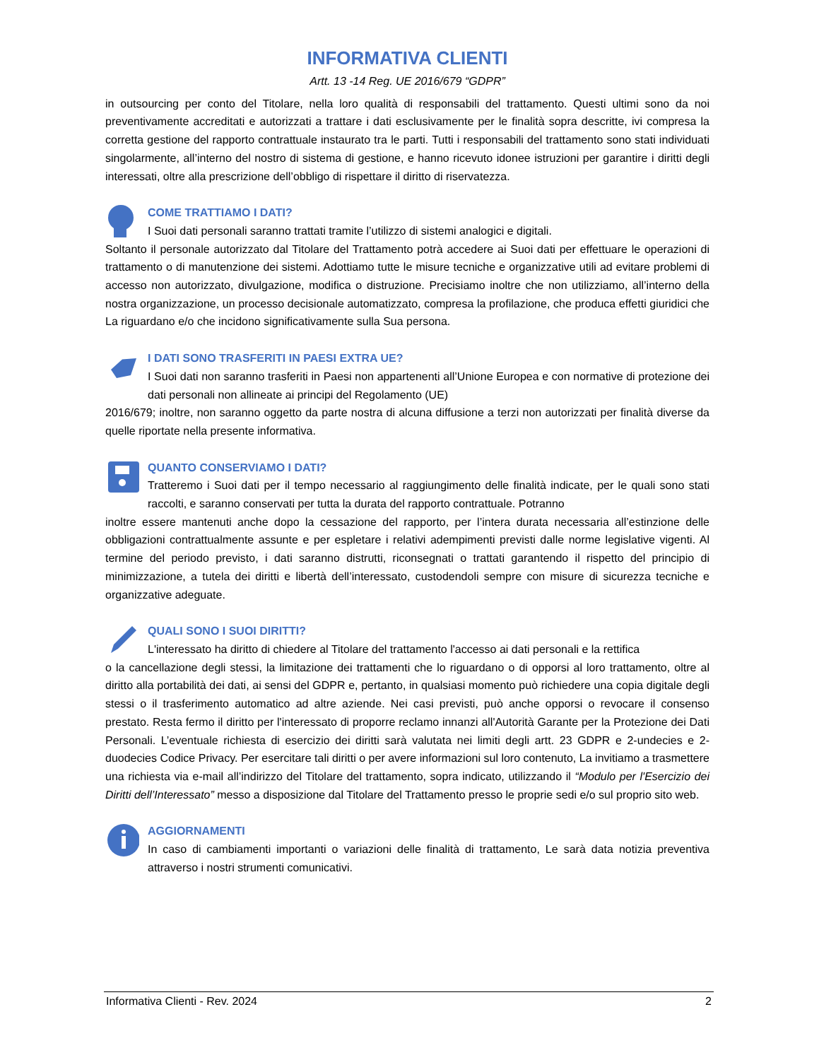INFORMATIVA CLIENTI
Artt. 13 -14 Reg. UE 2016/679 “GDPR”
in outsourcing per conto del Titolare, nella loro qualità di responsabili del trattamento. Questi ultimi sono da noi preventivamente accreditati e autorizzati a trattare i dati esclusivamente per le finalità sopra descritte, ivi compresa la corretta gestione del rapporto contrattuale instaurato tra le parti. Tutti i responsabili del trattamento sono stati individuati singolarmente, all’interno del nostro di sistema di gestione, e hanno ricevuto idonee istruzioni per garantire i diritti degli interessati, oltre alla prescrizione dell’obbligo di rispettare il diritto di riservatezza.
COME TRATTIAMO I DATI?
I Suoi dati personali saranno trattati tramite l’utilizzo di sistemi analogici e digitali.
Soltanto il personale autorizzato dal Titolare del Trattamento potrà accedere ai Suoi dati per effettuare le operazioni di trattamento o di manutenzione dei sistemi. Adottiamo tutte le misure tecniche e organizzative utili ad evitare problemi di accesso non autorizzato, divulgazione, modifica o distruzione. Precisiamo inoltre che non utilizziamo, all’interno della nostra organizzazione, un processo decisionale automatizzato, compresa la profilazione, che produca effetti giuridici che La riguardano e/o che incidono significativamente sulla Sua persona.
I DATI SONO TRASFERITI IN PAESI EXTRA UE?
I Suoi dati non saranno trasferiti in Paesi non appartenenti all’Unione Europea e con normative di protezione dei dati personali non allineate ai principi del Regolamento (UE)
2016/679; inoltre, non saranno oggetto da parte nostra di alcuna diffusione a terzi non autorizzati per finalità diverse da quelle riportate nella presente informativa.
QUANTO CONSERVIAMO I DATI?
Tratteremo i Suoi dati per il tempo necessario al raggiungimento delle finalità indicate, per le quali sono stati raccolti, e saranno conservati per tutta la durata del rapporto contrattuale. Potranno
inoltre essere mantenuti anche dopo la cessazione del rapporto, per l’intera durata necessaria all’estinzione delle obbligazioni contrattualmente assunte e per espletare i relativi adempimenti previsti dalle norme legislative vigenti. Al termine del periodo previsto, i dati saranno distrutti, riconsegnati o trattati garantendo il rispetto del principio di minimizzazione, a tutela dei diritti e libertà dell’interessato, custodendoli sempre con misure di sicurezza tecniche e organizzative adeguate.
QUALI SONO I SUOI DIRITTI?
L'interessato ha diritto di chiedere al Titolare del trattamento l'accesso ai dati personali e la rettifica
o la cancellazione degli stessi, la limitazione dei trattamenti che lo riguardano o di opporsi al loro trattamento, oltre al diritto alla portabilità dei dati, ai sensi del GDPR e, pertanto, in qualsiasi momento può richiedere una copia digitale degli stessi o il trasferimento automatico ad altre aziende. Nei casi previsti, può anche opporsi o revocare il consenso prestato. Resta fermo il diritto per l'interessato di proporre reclamo innanzi all'Autorità Garante per la Protezione dei Dati Personali. L’eventuale richiesta di esercizio dei diritti sarà valutata nei limiti degli artt. 23 GDPR e 2-undecies e 2-duodecies Codice Privacy. Per esercitare tali diritti o per avere informazioni sul loro contenuto, La invitiamo a trasmettere una richiesta via e-mail all’indirizzo del Titolare del trattamento, sopra indicato, utilizzando il “Modulo per l'Esercizio dei Diritti dell’Interessato” messo a disposizione dal Titolare del Trattamento presso le proprie sedi e/o sul proprio sito web.
AGGIORNAMENTI
In caso di cambiamenti importanti o variazioni delle finalità di trattamento, Le sarà data notizia preventiva attraverso i nostri strumenti comunicativi.
Informativa Clienti - Rev. 2024 2